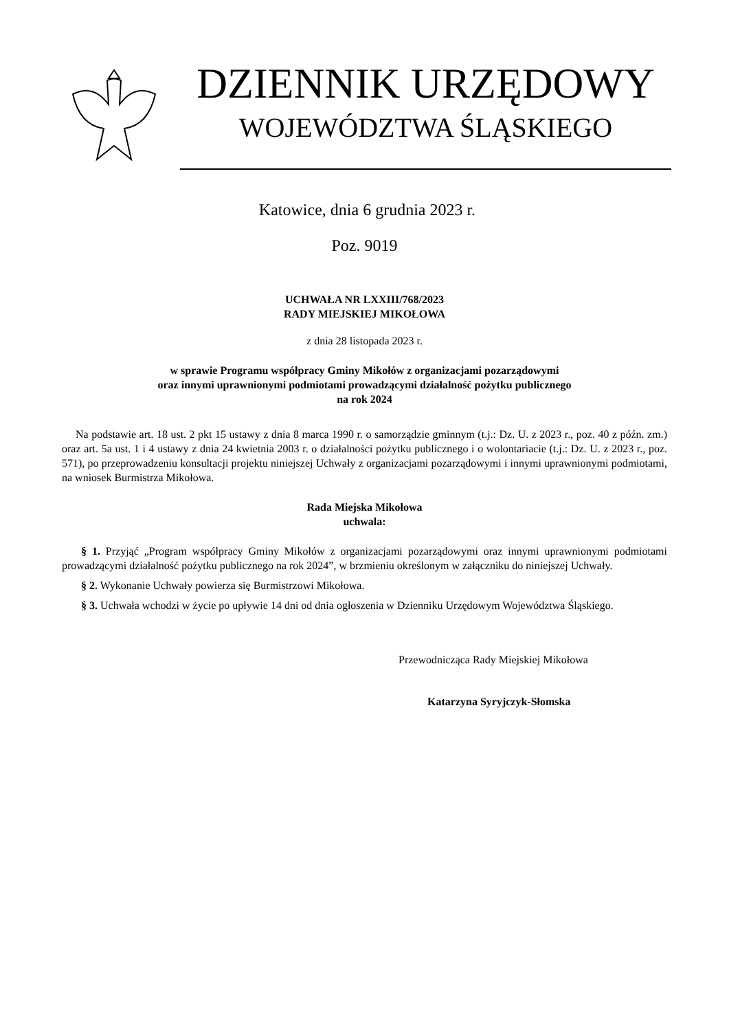DZIENNIK URZĘDOWY
WOJEWÓDZTWA ŚLĄSKIEGO
Katowice, dnia 6 grudnia 2023 r.
Poz. 9019
UCHWAŁA NR LXXIII/768/2023
RADY MIEJSKIEJ MIKOŁOWA
z dnia 28 listopada 2023 r.
w sprawie Programu współpracy Gminy Mikołów z organizacjami pozarządowymi
oraz innymi uprawnionymi podmiotami prowadzącymi działalność pożytku publicznego
na rok 2024
Na podstawie art. 18 ust. 2 pkt 15 ustawy z dnia 8 marca 1990 r. o samorządzie gminnym (t.j.: Dz. U. z 2023 r., poz. 40 z późn. zm.) oraz art. 5a ust. 1 i 4 ustawy z dnia 24 kwietnia 2003 r. o działalności pożytku publicznego i o wolontariacie (t.j.: Dz. U. z 2023 r., poz. 571), po przeprowadzeniu konsultacji projektu niniejszej Uchwały z organizacjami pozarządowymi i innymi uprawnionymi podmiotami, na wniosek Burmistrza Mikołowa.
Rada Miejska Mikołowa
uchwala:
§ 1. Przyjąć „Program współpracy Gminy Mikołów z organizacjami pozarządowymi oraz innymi uprawnionymi podmiotami prowadzącymi działalność pożytku publicznego na rok 2024”, w brzmieniu określonym w załączniku do niniejszej Uchwały.
§ 2. Wykonanie Uchwały powierza się Burmistrzowi Mikołowa.
§ 3. Uchwała wchodzi w życie po upływie 14 dni od dnia ogłoszenia w Dzienniku Urzędowym Województwa Śląskiego.
Przewodnicząca Rady Miejskiej Mikołowa
Katarzyna Syryjczyk-Słomska